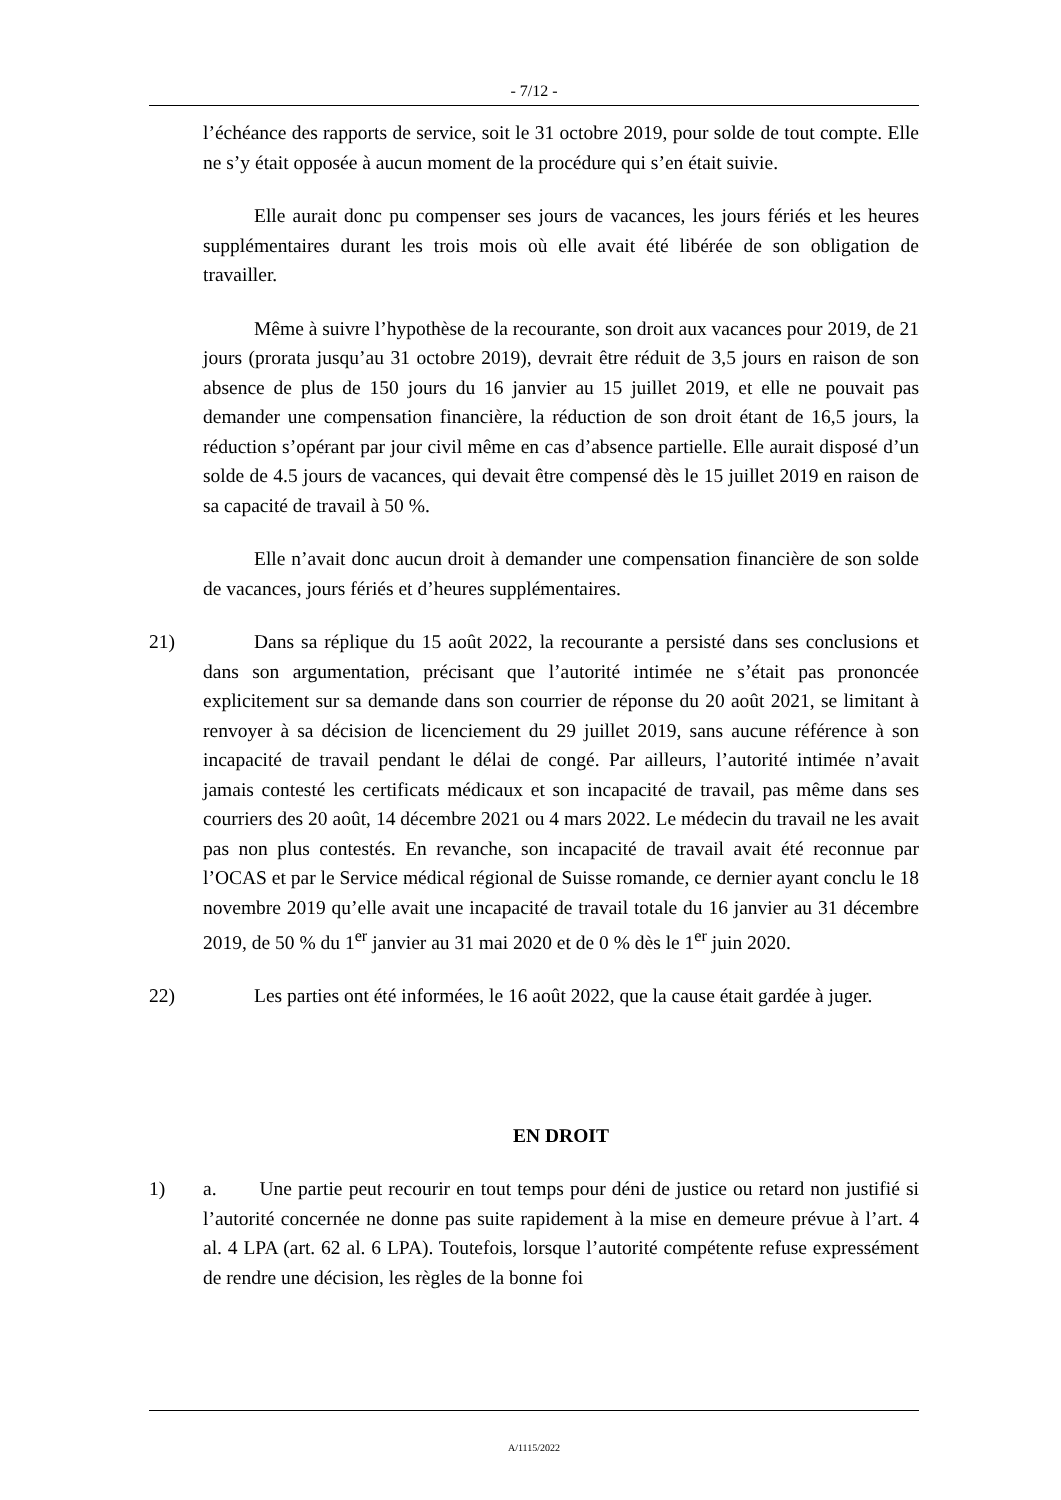- 7/12 -
l’échéance des rapports de service, soit le 31 octobre 2019, pour solde de tout compte. Elle ne s’y était opposée à aucun moment de la procédure qui s’en était suivie.
Elle aurait donc pu compenser ses jours de vacances, les jours fériés et les heures supplémentaires durant les trois mois où elle avait été libérée de son obligation de travailler.
Même à suivre l’hypothèse de la recourante, son droit aux vacances pour 2019, de 21 jours (prorata jusqu’au 31 octobre 2019), devrait être réduit de 3,5 jours en raison de son absence de plus de 150 jours du 16 janvier au 15 juillet 2019, et elle ne pouvait pas demander une compensation financière, la réduction de son droit étant de 16,5 jours, la réduction s’opérant par jour civil même en cas d’absence partielle. Elle aurait disposé d’un solde de 4.5 jours de vacances, qui devait être compensé dès le 15 juillet 2019 en raison de sa capacité de travail à 50 %.
Elle n’avait donc aucun droit à demander une compensation financière de son solde de vacances, jours fériés et d’heures supplémentaires.
21) Dans sa réplique du 15 août 2022, la recourante a persisté dans ses conclusions et dans son argumentation, précisant que l’autorité intimée ne s’était pas prononcée explicitement sur sa demande dans son courrier de réponse du 20 août 2021, se limitant à renvoyer à sa décision de licenciement du 29 juillet 2019, sans aucune référence à son incapacité de travail pendant le délai de congé. Par ailleurs, l’autorité intimée n’avait jamais contesté les certificats médicaux et son incapacité de travail, pas même dans ses courriers des 20 août, 14 décembre 2021 ou 4 mars 2022. Le médecin du travail ne les avait pas non plus contestés. En revanche, son incapacité de travail avait été reconnue par l’OCAS et par le Service médical régional de Suisse romande, ce dernier ayant conclu le 18 novembre 2019 qu’elle avait une incapacité de travail totale du 16 janvier au 31 décembre 2019, de 50 % du 1<sup>er</sup> janvier au 31 mai 2020 et de 0 % dès le 1<sup>er</sup> juin 2020.
22) Les parties ont été informées, le 16 août 2022, que la cause était gardée à juger.
EN DROIT
1) a. Une partie peut recourir en tout temps pour déni de justice ou retard non justifié si l’autorité concernée ne donne pas suite rapidement à la mise en demeure prévue à l’art. 4 al. 4 LPA (art. 62 al. 6 LPA). Toutefois, lorsque l’autorité compétente refuse expressément de rendre une décision, les règles de la bonne foi
A/1115/2022